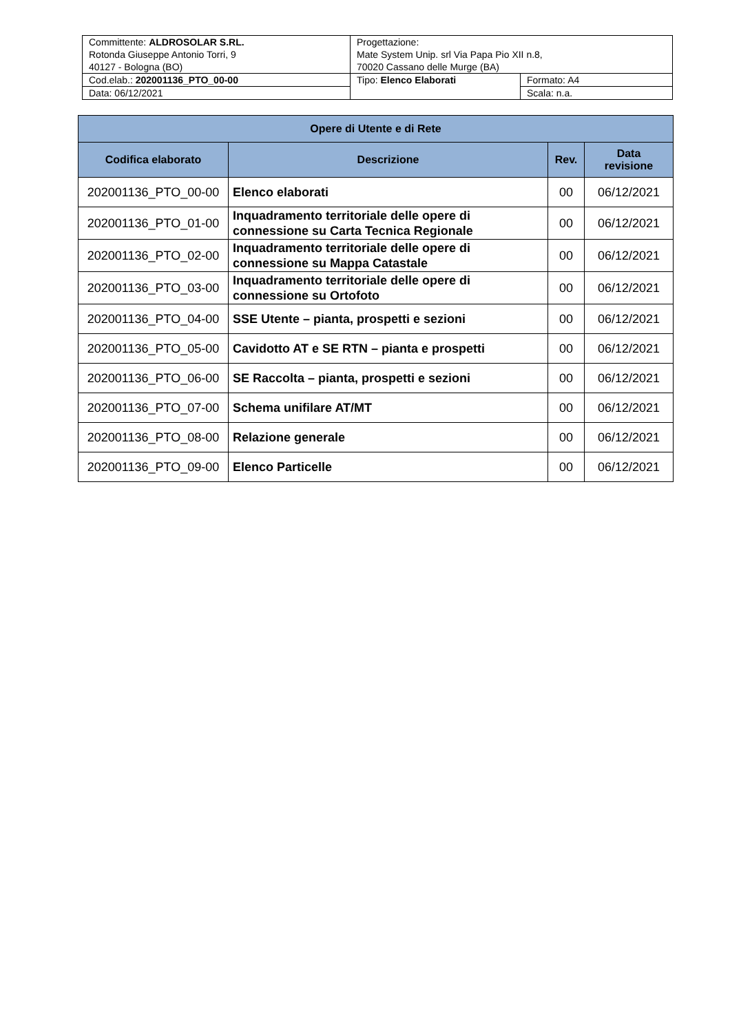| Committente: ALDROSOLAR S.RL. Rotonda Giuseppe Antonio Torri, 9 40127 - Bologna (BO) | Progettazione: Mate System Unip. srl Via Papa Pio XII n.8, 70020 Cassano delle Murge (BA) | |
| Cod.elab.: 202001136_PTO_00-00 | Tipo: Elenco Elaborati | Formato: A4 |
| Data: 06/12/2021 | | Scala: n.a. |
| Opere di Utente e di Rete | | | |
| --- | --- | --- | --- |
| Codifica elaborato | Descrizione | Rev. | Data revisione |
| 202001136_PTO_00-00 | Elenco elaborati | 00 | 06/12/2021 |
| 202001136_PTO_01-00 | Inquadramento territoriale delle opere di connessione su Carta Tecnica Regionale | 00 | 06/12/2021 |
| 202001136_PTO_02-00 | Inquadramento territoriale delle opere di connessione su Mappa Catastale | 00 | 06/12/2021 |
| 202001136_PTO_03-00 | Inquadramento territoriale delle opere di connessione su Ortofoto | 00 | 06/12/2021 |
| 202001136_PTO_04-00 | SSE Utente – pianta, prospetti e sezioni | 00 | 06/12/2021 |
| 202001136_PTO_05-00 | Cavidotto AT e SE RTN – pianta e prospetti | 00 | 06/12/2021 |
| 202001136_PTO_06-00 | SE Raccolta – pianta, prospetti e sezioni | 00 | 06/12/2021 |
| 202001136_PTO_07-00 | Schema unifilare AT/MT | 00 | 06/12/2021 |
| 202001136_PTO_08-00 | Relazione generale | 00 | 06/12/2021 |
| 202001136_PTO_09-00 | Elenco Particelle | 00 | 06/12/2021 |